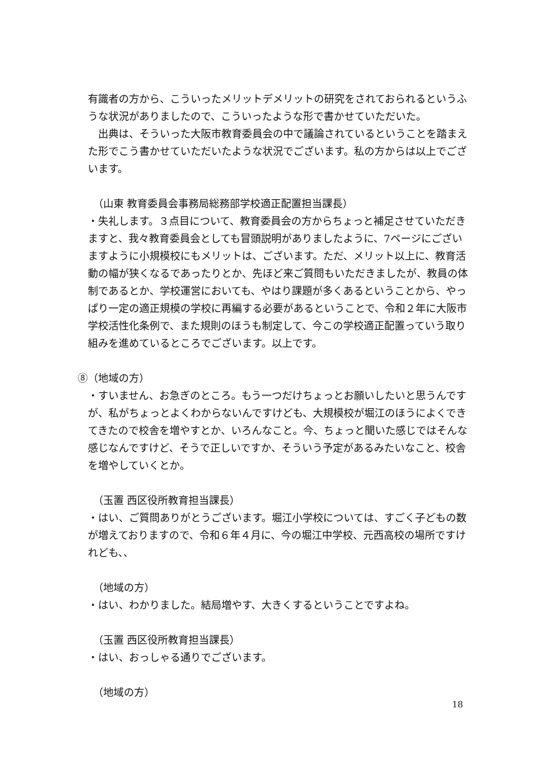有識者の方から、こういったメリットデメリットの研究をされておられるというふうな状況がありましたので、こういったような形で書かせていただいた。
　出典は、そういった大阪市教育委員会の中で議論されているということを踏まえた形でこう書かせていただいたような状況でございます。私の方からは以上でございます。
（山東 教育委員会事務局総務部学校適正配置担当課長）
・失礼します。３点目について、教育委員会の方からちょっと補足させていただきますと、我々教育委員会としても冒頭説明がありましたように、7ページにございますように小規模校にもメリットは、ございます。ただ、メリット以上に、教育活動の幅が狭くなるであったりとか、先ほど来ご質問もいただきましたが、教員の体制であるとか、学校運営においても、やはり課題が多くあるということから、やっぱり一定の適正規模の学校に再編する必要があるということで、令和２年に大阪市学校活性化条例で、また規則のほうも制定して、今この学校適正配置っていう取り組みを進めているところでございます。以上です。
⑧（地域の方）
・すいません、お急ぎのところ。もう一つだけちょっとお願いしたいと思うんですが、私がちょっとよくわからないんですけども、大規模校が堀江のほうによくできてきたので校舎を増やすとか、いろんなこと。今、ちょっと聞いた感じではそんな感じなんですけど、そうで正しいですか、そういう予定があるみたいなこと、校舎を増やしていくとか。
（玉置 西区役所教育担当課長）
・はい、ご質問ありがとうございます。堀江小学校については、すごく子どもの数が増えておりますので、令和６年４月に、今の堀江中学校、元西高校の場所ですけれども、、
（地域の方）
・はい、わかりました。結局増やす、大きくするということですよね。
（玉置 西区役所教育担当課長）
・はい、おっしゃる通りでございます。
（地域の方）
18